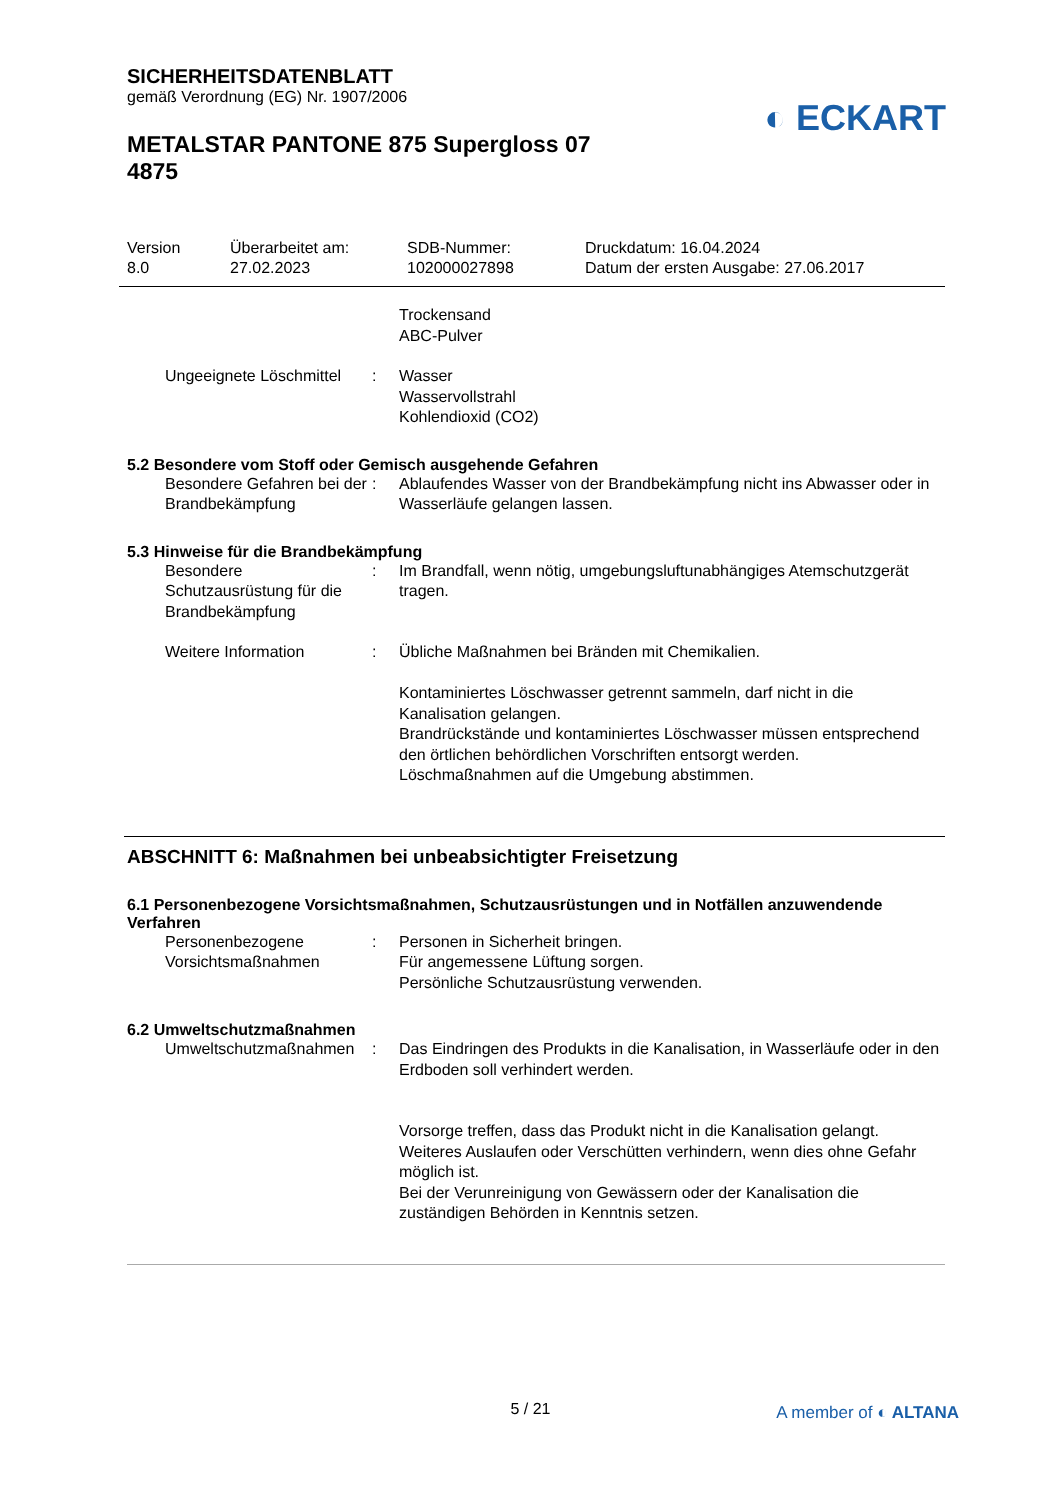SICHERHEITSDATENBLATT
gemäß Verordnung (EG) Nr. 1907/2006
METALSTAR PANTONE 875 Supergloss 07
4875
◐ ECKART
Version
8.0
Überarbeitet am:
27.02.2023
SDB-Nummer:
102000027898
Druckdatum: 16.04.2024
Datum der ersten Ausgabe: 27.06.2017
Trockensand
ABC-Pulver
Ungeeignete Löschmittel : Wasser
Wasservollstrahl
Kohlendioxid (CO2)
5.2 Besondere vom Stoff oder Gemisch ausgehende Gefahren
Besondere Gefahren bei der Brandbekämpfung
: Ablaufendes Wasser von der Brandbekämpfung nicht ins Abwasser oder in Wasserläufe gelangen lassen.
5.3 Hinweise für die Brandbekämpfung
Besondere Schutzausrüstung für die Brandbekämpfung
: Im Brandfall, wenn nötig, umgebungsluftunabhängiges Atemschutzgerät tragen.
Weitere Information : Übliche Maßnahmen bei Bränden mit Chemikalien.
Kontaminiertes Löschwasser getrennt sammeln, darf nicht in die Kanalisation gelangen.
Brandrückstände und kontaminiertes Löschwasser müssen entsprechend den örtlichen behördlichen Vorschriften entsorgt werden.
Löschmaßnahmen auf die Umgebung abstimmen.
ABSCHNITT 6: Maßnahmen bei unbeabsichtigter Freisetzung
6.1 Personenbezogene Vorsichtsmaßnahmen, Schutzausrüstungen und in Notfällen anzuwendende Verfahren
Personenbezogene Vorsichtsmaßnahmen
: Personen in Sicherheit bringen.
Für angemessene Lüftung sorgen.
Persönliche Schutzausrüstung verwenden.
6.2 Umweltschutzmaßnahmen
Umweltschutzmaßnahmen : Das Eindringen des Produkts in die Kanalisation, in Wasserläufe oder in den Erdboden soll verhindert werden.
Vorsorge treffen, dass das Produkt nicht in die Kanalisation gelangt.
Weiteres Auslaufen oder Verschütten verhindern, wenn dies ohne Gefahr möglich ist.
Bei der Verunreinigung von Gewässern oder der Kanalisation die zuständigen Behörden in Kenntnis setzen.
5 / 21 A member of ◐ ALTANA